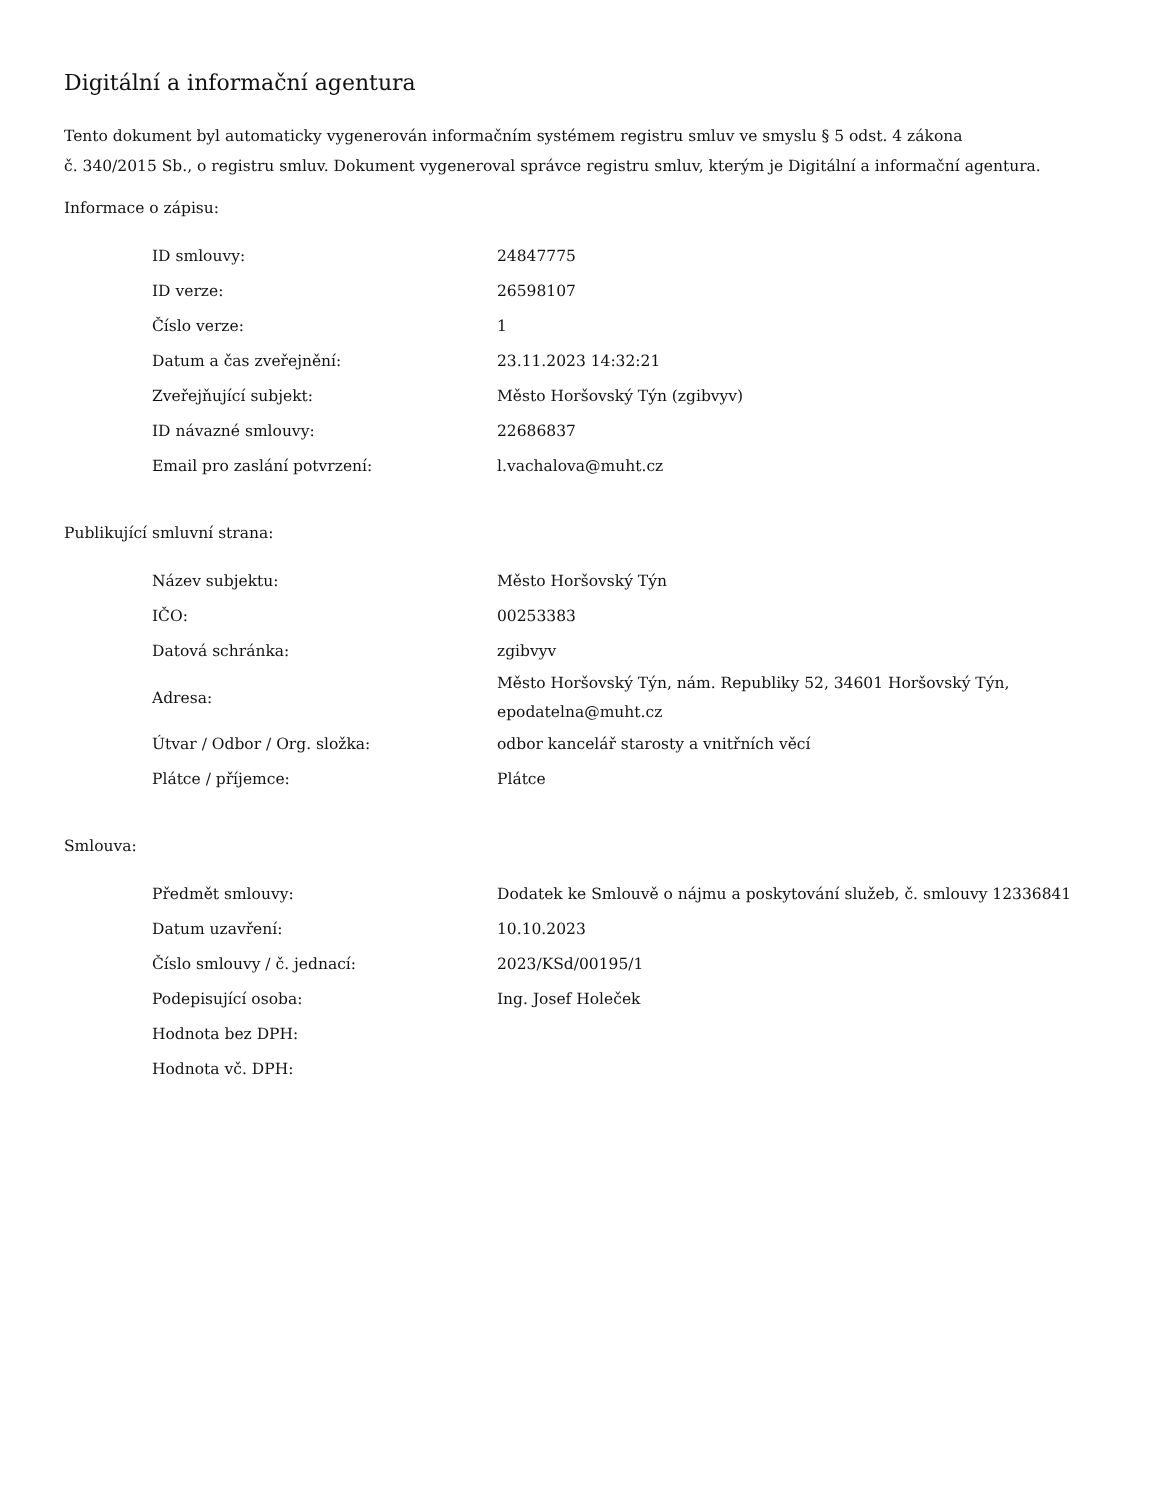Digitální a informační agentura
Tento dokument byl automaticky vygenerován informačním systémem registru smluv ve smyslu § 5 odst. 4 zákona
č. 340/2015 Sb., o registru smluv. Dokument vygeneroval správce registru smluv, kterým je Digitální a informační agentura.
Informace o zápisu:
| ID smlouvy: | 24847775 |
| ID verze: | 26598107 |
| Číslo verze: | 1 |
| Datum a čas zveřejnění: | 23.11.2023 14:32:21 |
| Zveřejňující subjekt: | Město Horšovský Týn (zgibvyv) |
| ID návazné smlouvy: | 22686837 |
| Email pro zaslání potvrzení: | l.vachalova@muht.cz |
Publikující smluvní strana:
| Název subjektu: | Město Horšovský Týn |
| IČO: | 00253383 |
| Datová schránka: | zgibvyv |
| Adresa: | Město Horšovský Týn, nám. Republiky 52, 34601 Horšovský Týn, epodatelna@muht.cz |
| Útvar / Odbor / Org. složka: | odbor kancelář starosty a vnitřních věcí |
| Plátce / příjemce: | Plátce |
Smlouva:
| Předmět smlouvy: | Dodatek ke Smlouvě o nájmu a poskytování služeb, č. smlouvy 12336841 |
| Datum uzavření: | 10.10.2023 |
| Číslo smlouvy / č. jednací: | 2023/KSd/00195/1 |
| Podepisující osoba: | Ing. Josef Holeček |
| Hodnota bez DPH: | |
| Hodnota vč. DPH: | |